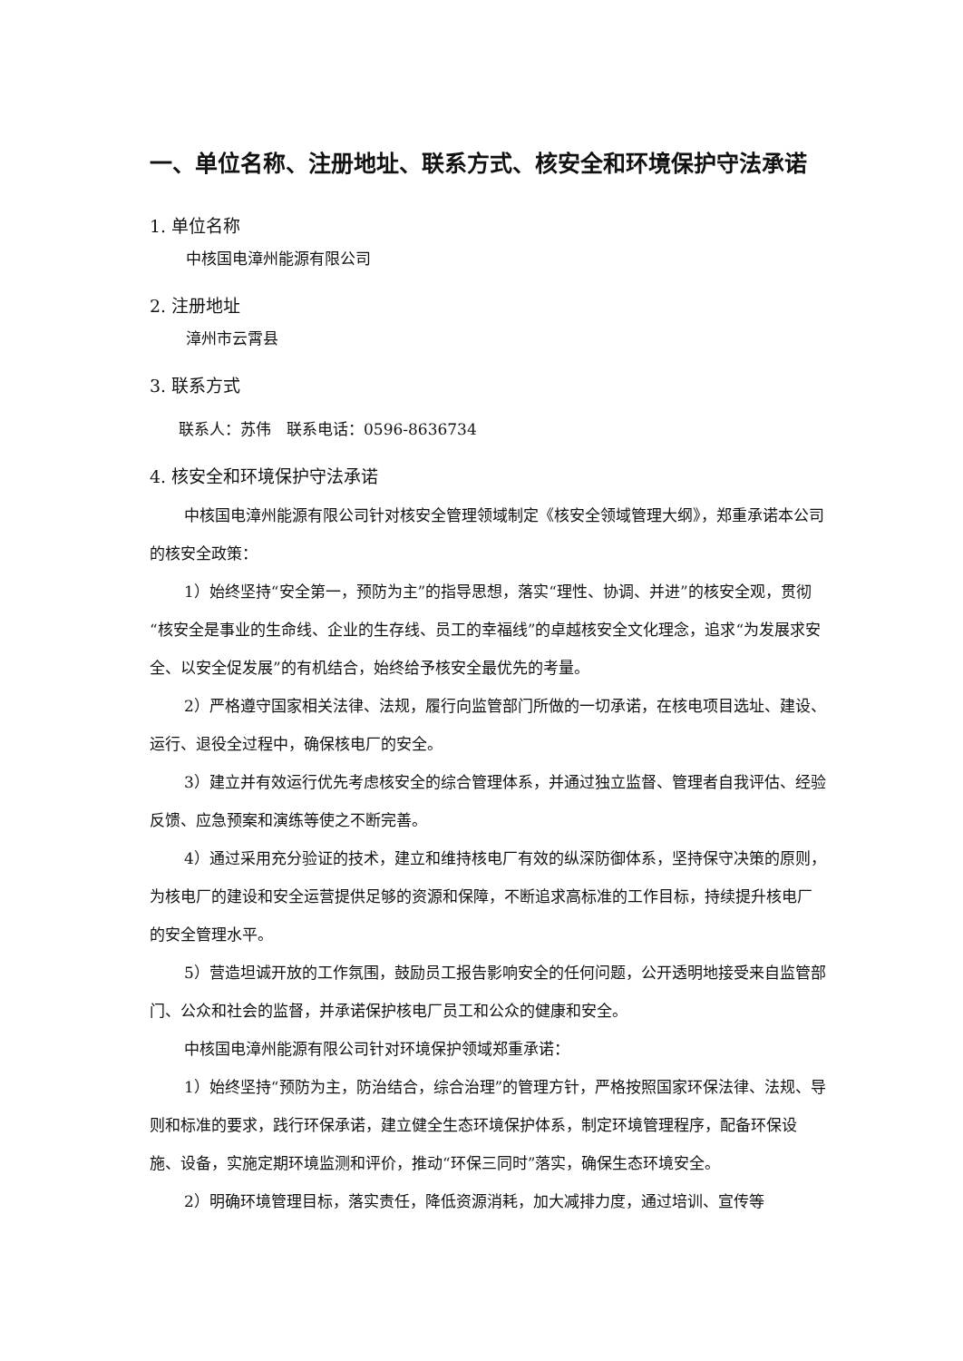一、单位名称、注册地址、联系方式、核安全和环境保护守法承诺
1. 单位名称
中核国电漳州能源有限公司
2. 注册地址
漳州市云霄县
3. 联系方式
联系人：苏伟　联系电话：0596-8636734
4. 核安全和环境保护守法承诺
中核国电漳州能源有限公司针对核安全管理领域制定《核安全领域管理大纲》，郑重承诺本公司的核安全政策：
1）始终坚持“安全第一，预防为主”的指导思想，落实“理性、协调、并进”的核安全观，贯彻“核安全是事业的生命线、企业的生存线、员工的幸福线”的卓越核安全文化理念，追求“为发展求安全、以安全促发展”的有机结合，始终给予核安全最优先的考量。
2）严格遵守国家相关法律、法规，履行向监管部门所做的一切承诺，在核电项目选址、建设、运行、退役全过程中，确保核电厂的安全。
3）建立并有效运行优先考虑核安全的综合管理体系，并通过独立监督、管理者自我评估、经验反馈、应急预案和演练等使之不断完善。
4）通过采用充分验证的技术，建立和维持核电厂有效的纵深防御体系，坚持保守决策的原则，为核电厂的建设和安全运营提供足够的资源和保障，不断追求高标准的工作目标，持续提升核电厂的安全管理水平。
5）营造坦诚开放的工作氛围，鼓励员工报告影响安全的任何问题，公开透明地接受来自监管部门、公众和社会的监督，并承诺保护核电厂员工和公众的健康和安全。
中核国电漳州能源有限公司针对环境保护领域郑重承诺：
1）始终坚持“预防为主，防治结合，综合治理”的管理方针，严格按照国家环保法律、法规、导则和标准的要求，践行环保承诺，建立健全生态环境保护体系，制定环境管理程序，配备环保设施、设备，实施定期环境监测和评价，推动“环保三同时”落实，确保生态环境安全。
2）明确环境管理目标，落实责任，降低资源消耗，加大减排力度，通过培训、宣传等